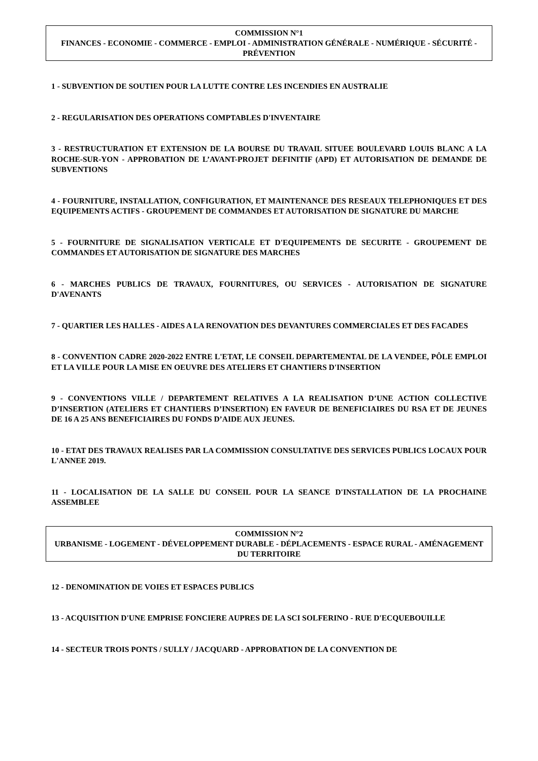COMMISSION N°1
FINANCES - ECONOMIE - COMMERCE - EMPLOI - ADMINISTRATION GÉNÉRALE - NUMÉRIQUE - SÉCURITÉ - PRÉVENTION
1 - SUBVENTION DE SOUTIEN POUR LA LUTTE CONTRE LES INCENDIES EN AUSTRALIE
2 - REGULARISATION DES OPERATIONS COMPTABLES D'INVENTAIRE
3 - RESTRUCTURATION ET EXTENSION DE LA BOURSE DU TRAVAIL SITUEE BOULEVARD LOUIS BLANC A LA ROCHE-SUR-YON - APPROBATION DE L’AVANT-PROJET DEFINITIF (APD) ET AUTORISATION DE DEMANDE DE SUBVENTIONS
4 - FOURNITURE, INSTALLATION, CONFIGURATION, ET MAINTENANCE DES RESEAUX TELEPHONIQUES ET DES EQUIPEMENTS ACTIFS - GROUPEMENT DE COMMANDES ET AUTORISATION DE SIGNATURE DU MARCHE
5 - FOURNITURE DE SIGNALISATION VERTICALE ET D'EQUIPEMENTS DE SECURITE - GROUPEMENT DE COMMANDES ET AUTORISATION DE SIGNATURE DES MARCHES
6 - MARCHES PUBLICS DE TRAVAUX, FOURNITURES, OU SERVICES - AUTORISATION DE SIGNATURE D'AVENANTS
7 - QUARTIER LES HALLES - AIDES A LA RENOVATION DES DEVANTURES COMMERCIALES ET DES FACADES
8 - CONVENTION CADRE 2020-2022 ENTRE L'ETAT, LE CONSEIL DEPARTEMENTAL DE LA VENDEE, PÔLE EMPLOI ET LA VILLE POUR LA MISE EN OEUVRE DES ATELIERS ET CHANTIERS D'INSERTION
9 - CONVENTIONS VILLE / DEPARTEMENT RELATIVES A LA REALISATION D’UNE ACTION COLLECTIVE D’INSERTION (ATELIERS ET CHANTIERS D’INSERTION) EN FAVEUR DE BENEFICIAIRES DU RSA ET DE JEUNES DE 16 A 25 ANS BENEFICIAIRES DU FONDS D’AIDE AUX JEUNES.
10 - ETAT DES TRAVAUX REALISES PAR LA COMMISSION CONSULTATIVE DES SERVICES PUBLICS LOCAUX POUR L'ANNEE 2019.
11 - LOCALISATION DE LA SALLE DU CONSEIL POUR LA SEANCE D'INSTALLATION DE LA PROCHAINE ASSEMBLEE
COMMISSION N°2
URBANISME - LOGEMENT - DÉVELOPPEMENT DURABLE - DÉPLACEMENTS - ESPACE RURAL - AMÉNAGEMENT DU TERRITOIRE
12 - DENOMINATION DE VOIES ET ESPACES PUBLICS
13 - ACQUISITION D'UNE EMPRISE FONCIERE AUPRES DE LA SCI SOLFERINO - RUE D'ECQUEBOUILLE
14 - SECTEUR TROIS PONTS / SULLY / JACQUARD - APPROBATION DE LA CONVENTION DE